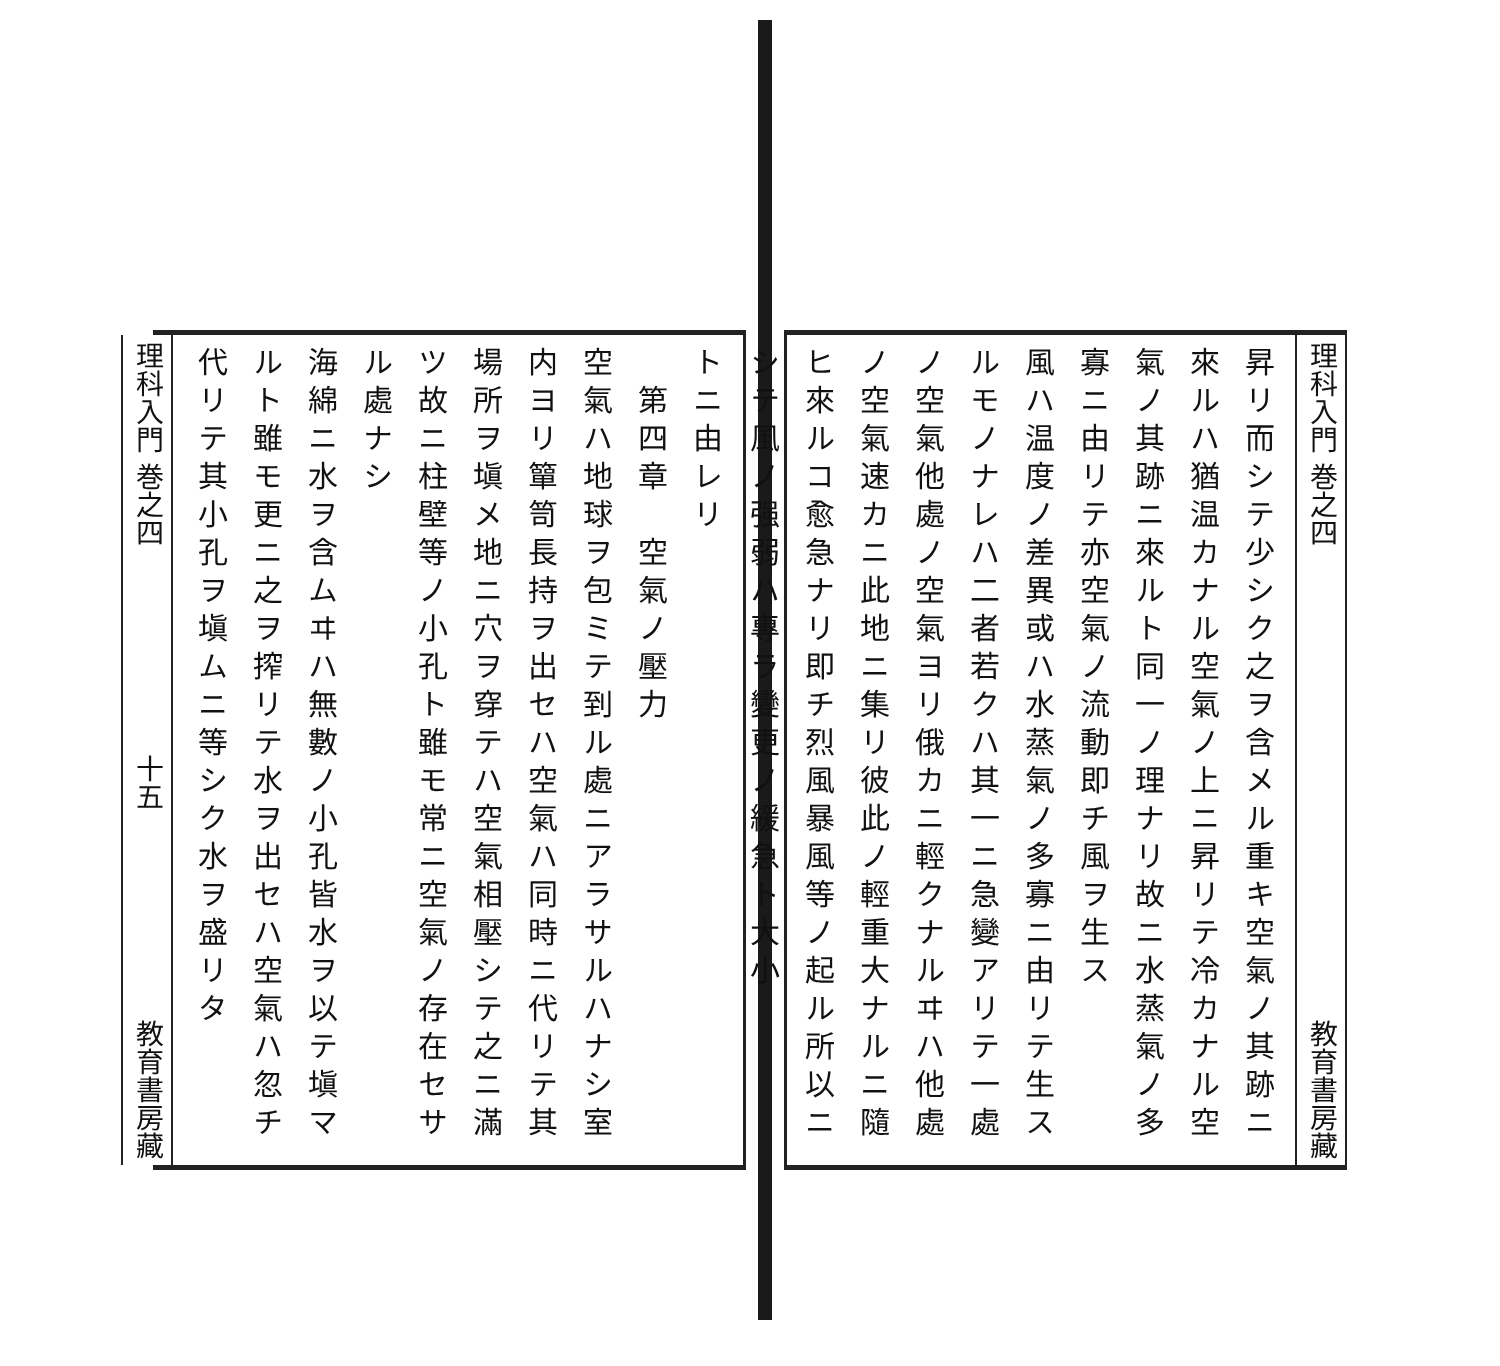理科入門 巻之四 教育書房藏
昇リ而シテ少シク之ヲ含メル重キ空氣ノ其跡ニ來ルハ猶温カナル空氣ノ上ニ昇リテ冷カナル空氣ノ其跡ニ來ルト同一ノ理ナリ故ニ水蒸氣ノ多寡ニ由リテ亦空氣ノ流動即チ風ヲ生ス
風ハ温度ノ差異或ハ水蒸氣ノ多寡ニ由リテ生スルモノナレハ二者若クハ其一ニ急變アリテ一處ノ空氣他處ノ空氣ヨリ俄カニ輕クナルヰハ他處ノ空氣速カニ此地ニ集リ彼此ノ輕重大ナルニ隨ヒ來ルコ愈急ナリ即チ烈風暴風等ノ起ル所以ニシテ風ノ强弱ハ專ラ變更ノ緩急ト大小
トニ由レリ
　第四章　空氣ノ壓力
空氣ハ地球ヲ包ミテ到ル處ニアラサルハナシ室内ヨリ簞笥長持ヲ出セハ空氣ハ同時ニ代リテ其場所ヲ塡メ地ニ穴ヲ穿テハ空氣相壓シテ之ニ滿ツ故ニ柱壁等ノ小孔ト雖モ常ニ空氣ノ存在セサル處ナシ
海綿ニ水ヲ含ムヰハ無數ノ小孔皆水ヲ以テ塡マルト雖モ更ニ之ヲ搾リテ水ヲ出セハ空氣ハ忽チ代リテ其小孔ヲ塡ムニ等シク水ヲ盛リタ
理科入門 巻之四 十五 教育書房藏